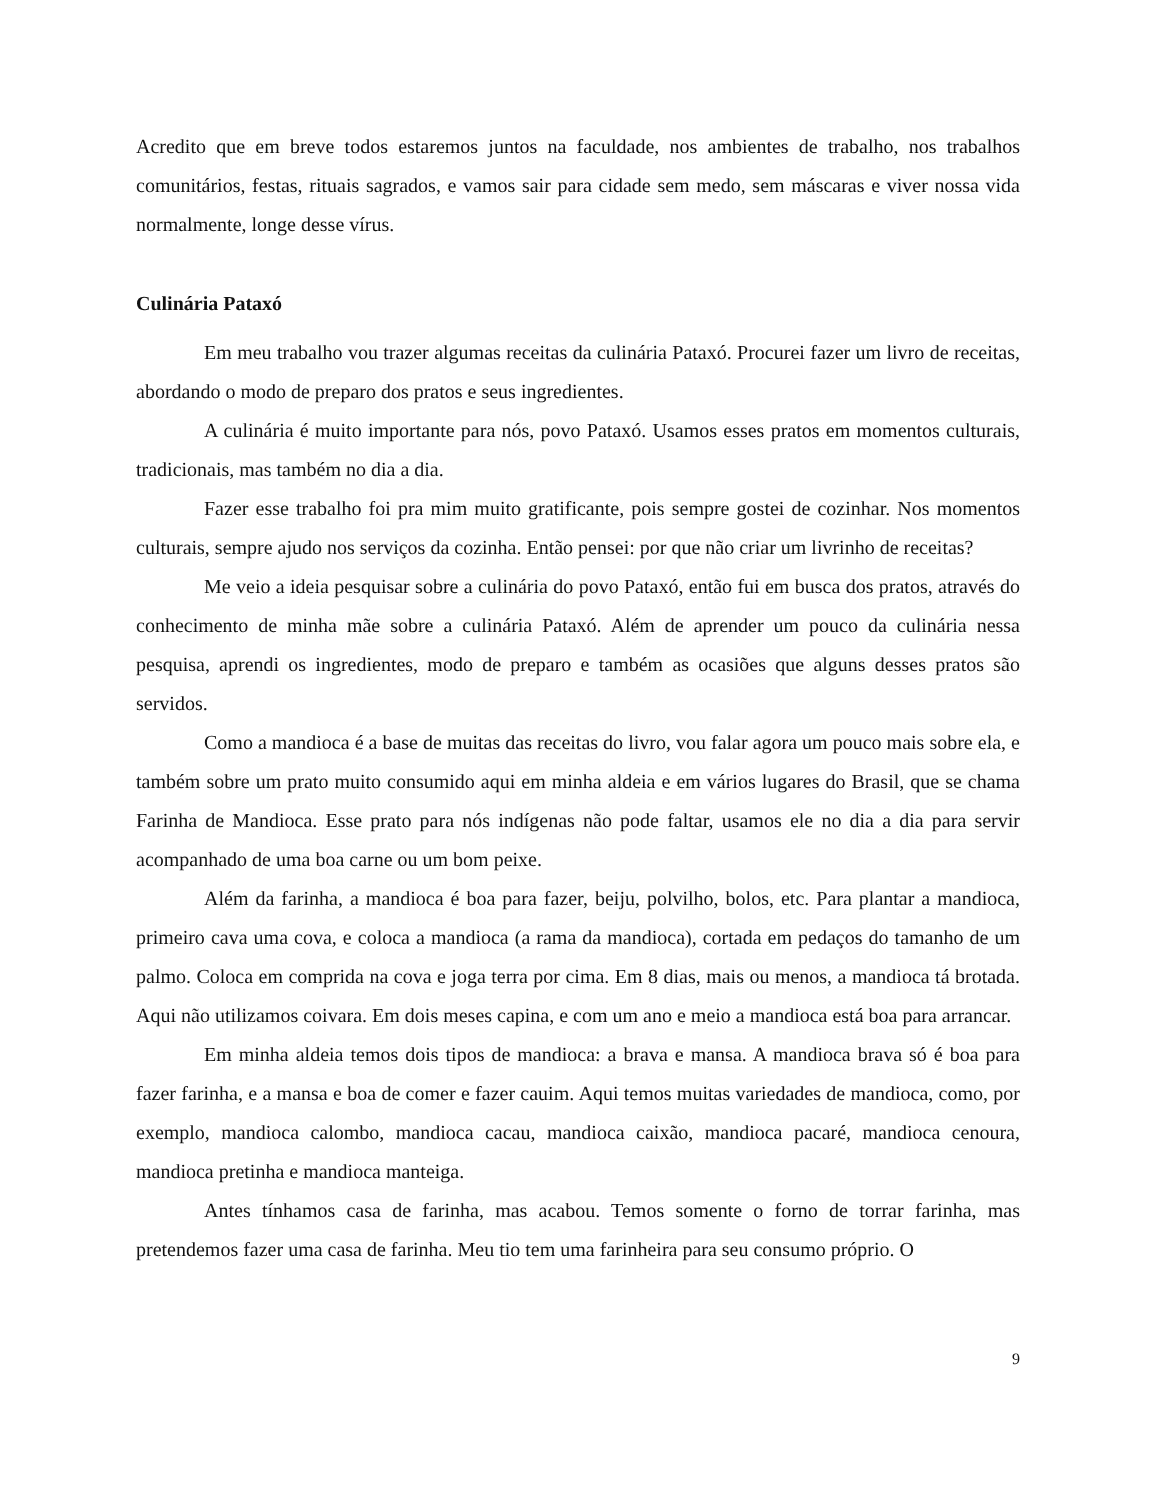Acredito que em breve todos estaremos juntos na faculdade, nos ambientes de trabalho, nos trabalhos comunitários, festas, rituais sagrados, e vamos sair para cidade sem medo, sem máscaras e viver nossa vida normalmente, longe desse vírus.
Culinária Pataxó
Em meu trabalho vou trazer algumas receitas da culinária Pataxó. Procurei fazer um livro de receitas, abordando o modo de preparo dos pratos e seus ingredientes.
A culinária é muito importante para nós, povo Pataxó. Usamos esses pratos em momentos culturais, tradicionais, mas também no dia a dia.
Fazer esse trabalho foi pra mim muito gratificante, pois sempre gostei de cozinhar. Nos momentos culturais, sempre ajudo nos serviços da cozinha. Então pensei: por que não criar um livrinho de receitas?
Me veio a ideia pesquisar sobre a culinária do povo Pataxó, então fui em busca dos pratos, através do conhecimento de minha mãe sobre a culinária Pataxó. Além de aprender um pouco da culinária nessa pesquisa, aprendi os ingredientes, modo de preparo e também as ocasiões que alguns desses pratos são servidos.
Como a mandioca é a base de muitas das receitas do livro, vou falar agora um pouco mais sobre ela, e também sobre um prato muito consumido aqui em minha aldeia e em vários lugares do Brasil, que se chama Farinha de Mandioca. Esse prato para nós indígenas não pode faltar, usamos ele no dia a dia para servir acompanhado de uma boa carne ou um bom peixe.
Além da farinha, a mandioca é boa para fazer, beiju, polvilho, bolos, etc. Para plantar a mandioca, primeiro cava uma cova, e coloca a mandioca (a rama da mandioca), cortada em pedaços do tamanho de um palmo. Coloca em comprida na cova e joga terra por cima. Em 8 dias, mais ou menos, a mandioca tá brotada. Aqui não utilizamos coivara. Em dois meses capina, e com um ano e meio a mandioca está boa para arrancar.
Em minha aldeia temos dois tipos de mandioca: a brava e mansa. A mandioca brava só é boa para fazer farinha, e a mansa e boa de comer e fazer cauim. Aqui temos muitas variedades de mandioca, como, por exemplo, mandioca calombo, mandioca cacau, mandioca caixão, mandioca pacaré, mandioca cenoura, mandioca pretinha e mandioca manteiga.
Antes tínhamos casa de farinha, mas acabou. Temos somente o forno de torrar farinha, mas pretendemos fazer uma casa de farinha. Meu tio tem uma farinheira para seu consumo próprio. O
9